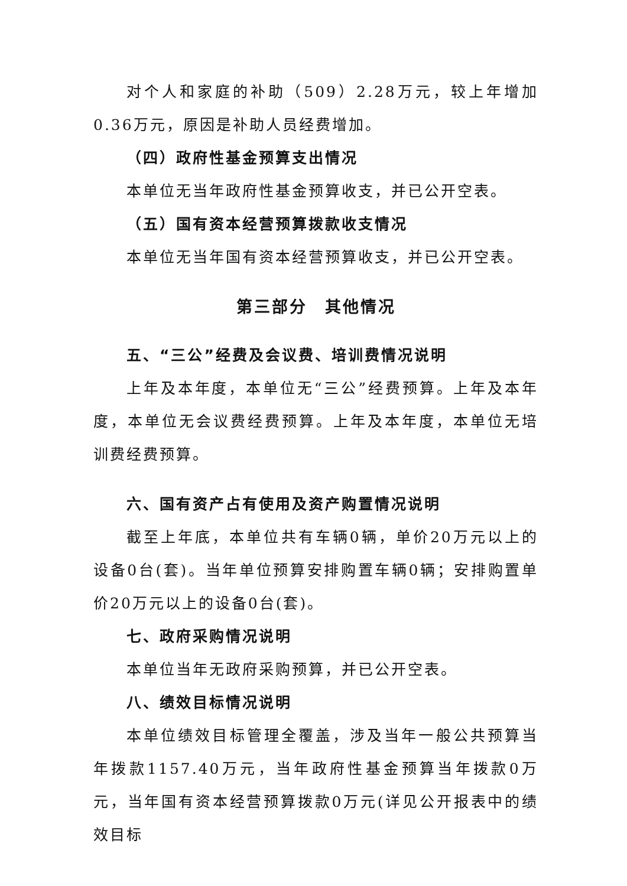对个人和家庭的补助（509）2.28万元，较上年增加0.36万元，原因是补助人员经费增加。
（四）政府性基金预算支出情况
本单位无当年政府性基金预算收支，并已公开空表。
（五）国有资本经营预算拨款收支情况
本单位无当年国有资本经营预算收支，并已公开空表。
第三部分　其他情况
五、“三公”经费及会议费、培训费情况说明
上年及本年度，本单位无“三公”经费预算。上年及本年度，本单位无会议费经费预算。上年及本年度，本单位无培训费经费预算。
六、国有资产占有使用及资产购置情况说明
截至上年底，本单位共有车辆0辆，单价20万元以上的设备0台(套)。当年单位预算安排购置车辆0辆；安排购置单价20万元以上的设备0台(套)。
七、政府采购情况说明
本单位当年无政府采购预算，并已公开空表。
八、绩效目标情况说明
本单位绩效目标管理全覆盖，涉及当年一般公共预算当年拨款1157.40万元，当年政府性基金预算当年拨款0万元，当年国有资本经营预算拨款0万元(详见公开报表中的绩效目标